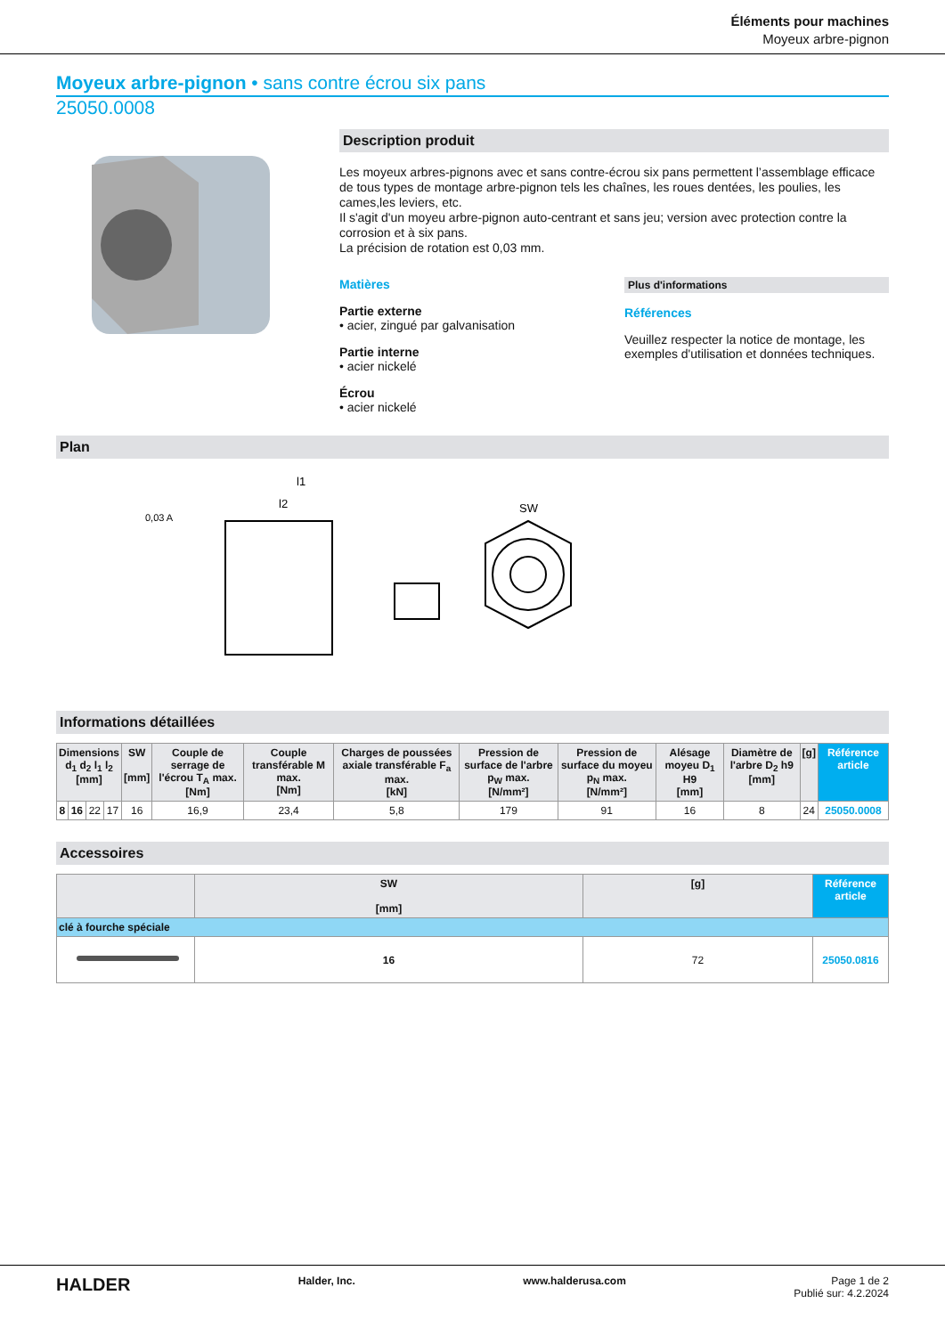Éléments pour machines
Moyeux arbre-pignon
Moyeux arbre-pignon • sans contre écrou six pans
25050.0008
Description produit
Les moyeux arbres-pignons avec et sans contre-écrou six pans permettent l’assemblage efficace de tous types de montage arbre-pignon tels les chaînes, les roues dentées, les poulies, les cames,les leviers, etc.
Il s'agit d'un moyeu arbre-pignon auto-centrant et sans jeu; version avec protection contre la corrosion et à six pans.
La précision de rotation est 0,03 mm.
Matières
Partie externe
• acier, zingué par galvanisation
Partie interne
• acier nickelé
Écrou
• acier nickelé
Plus d'informations
Références
Veuillez respecter la notice de montage, les exemples d'utilisation et données techniques.
Plan
l1
l2
SW
0,03 A
Informations détaillées
| Dimensions d<sub>1</sub> d<sub>2</sub> l<sub>1</sub> l<sub>2</sub> [mm] | | | | SW [mm] | Couple de serrage de l'écrou T<sub>A</sub> max. [Nm] | Couple transférable M max. [Nm] | Charges de poussées axiale transférable F<sub>a</sub> max. [kN] | Pression de surface de l'arbre p<sub>W</sub> max. [N/mm²] | Pression de surface du moyeu p<sub>N</sub> max. [N/mm²] | Alésage moyeu D<sub>1</sub> H9 [mm] | Diamètre de l'arbre D<sub>2</sub> h9 [mm] | [g] | Référence article |
| --- | --- | --- | --- | --- | --- | --- | --- | --- | --- | --- | --- | --- | --- |
| 8 | 16 | 22 | 17 | 16 | 16,9 | 23,4 | 5,8 | 179 | 91 | 16 | 8 | 24 | 25050.0008 |
Accessoires
| | SW [mm] | [g] | Référence article |
| --- | --- | --- | --- |
| clé à fourche spéciale | | | |
| | 16 | 72 | 25050.0816 |
HALDER Halder, Inc. www.halderusa.com Page 1 de 2
Publié sur: 4.2.2024